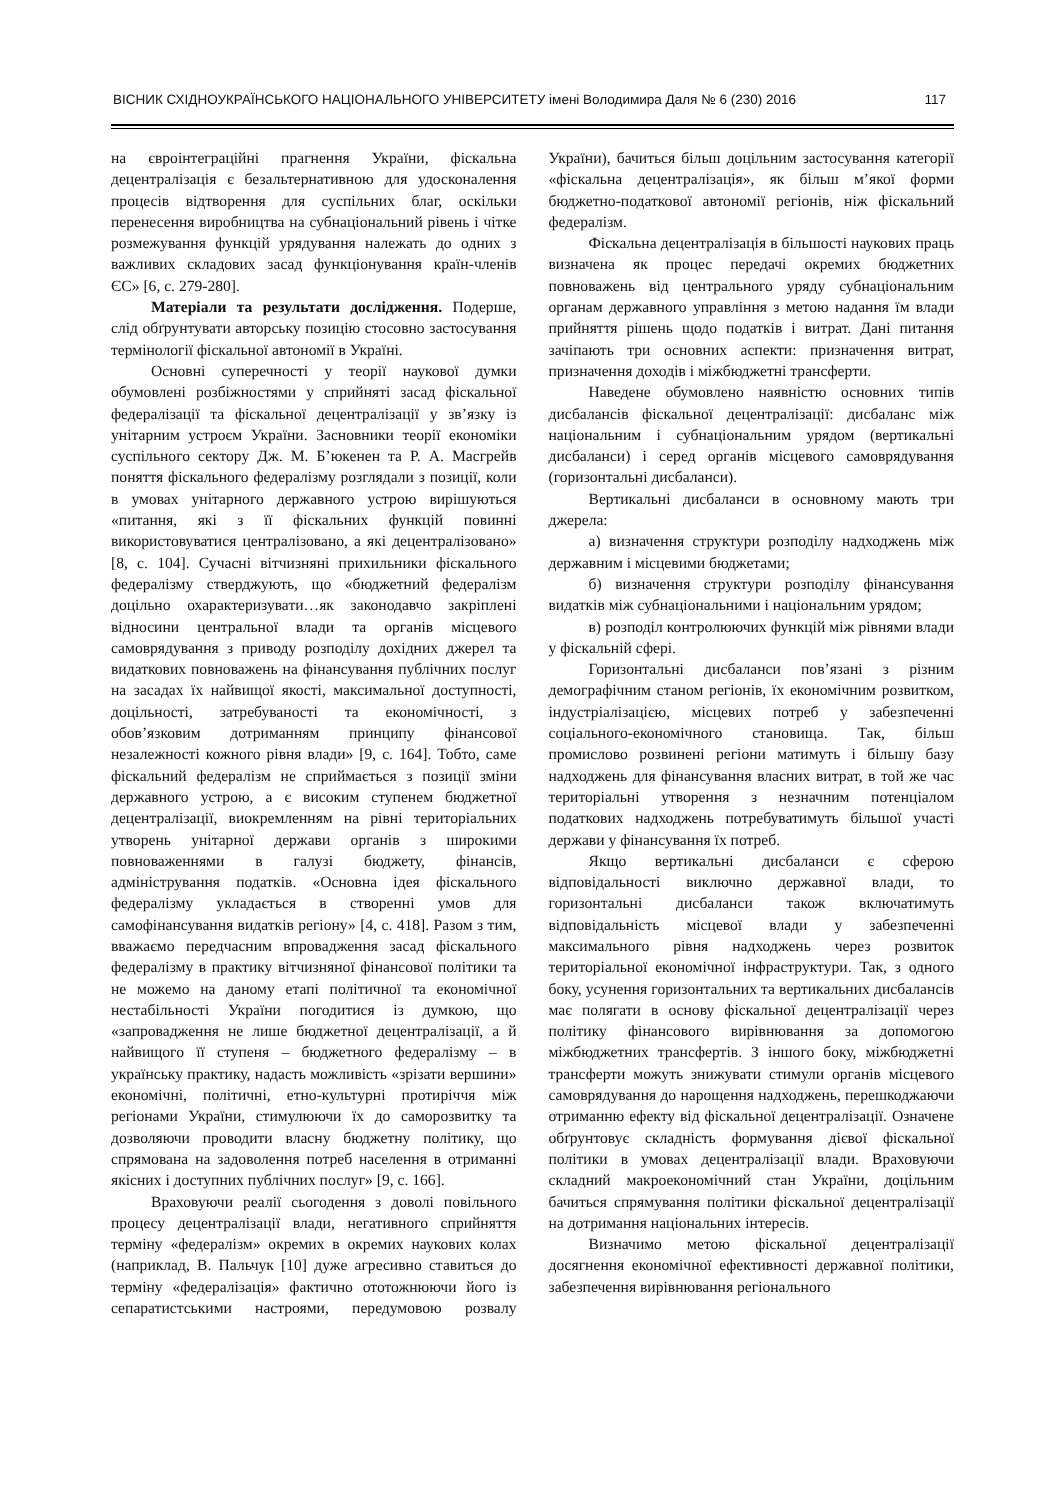ВІСНИК СХІДНОУКРАЇНСЬКОГО НАЦІОНАЛЬНОГО УНІВЕРСИТЕТУ імені Володимира Даля № 6 (230) 2016 117
на євроінтеграційні прагнення України, фіскальна децентралізація є безальтернативною для удосконалення процесів відтворення для суспільних благ, оскільки перенесення виробництва на субнаціональний рівень і чітке розмежування функцій урядування належать до одних з важливих складових засад функціонування країн-членів ЄС» [6, с. 279-280].
Матеріали та результати дослідження. Подерше, слід обґрунтувати авторську позицію стосовно застосування термінології фіскальної автономії в Україні.
Основні суперечності у теорії наукової думки обумовлені розбіжностями у сприйняті засад фіскальної федералізації та фіскальної децентралізації у зв’язку із унітарним устроєм України. Засновники теорії економіки суспільного сектору Дж. М. Б’юкенен та Р. А. Масгрейв поняття фіскального федералізму розглядали з позиції, коли в умовах унітарного державного устрою вирішуються «питання, які з її фіскальних функцій повинні використовуватися централізовано, а які децентралізовано» [8, с. 104]. Сучасні вітчизняні прихильники фіскального федералізму стверджують, що «бюджетний федералізм доцільно охарактеризувати…як законодавчо закріплені відносини центральної влади та органів місцевого самоврядування з приводу розподілу дохідних джерел та видаткових повноважень на фінансування публічних послуг на засадах їх найвищої якості, максимальної доступності, доцільності, затребуваності та економічності, з обов’язковим дотриманням принципу фінансової незалежності кожного рівня влади» [9, с. 164]. Тобто, саме фіскальний федералізм не сприймається з позиції зміни державного устрою, а є високим ступенем бюджетної децентралізації, виокремленням на рівні територіальних утворень унітарної держави органів з широкими повноваженнями в галузі бюджету, фінансів, адміністрування податків. «Основна ідея фіскального федералізму укладається в створенні умов для самофінансування видатків регіону» [4, с. 418]. Разом з тим, вважаємо передчасним впровадження засад фіскального федералізму в практику вітчизняної фінансової політики та не можемо на даному етапі політичної та економічної нестабільності України погодитися із думкою, що «запровадження не лише бюджетної децентралізації, а й найвищого її ступеня – бюджетного федералізму – в українську практику, надасть можливість «зрізати вершини» економічні, політичні, етно-культурні протиріччя між регіонами України, стимулюючи їх до саморозвитку та дозволяючи проводити власну бюджетну політику, що спрямована на задоволення потреб населення в отриманні якісних і доступних публічних послуг» [9, с. 166].
Враховуючи реалії сьогодення з доволі повільного процесу децентралізації влади, негативного сприйняття терміну «федералізм» окремих в окремих наукових колах (наприклад, В. Пальчук [10] дуже агресивно ставиться до терміну «федералізація» фактично ототожнюючи його із сепаратистськими настроями, передумовою розвалу України), бачиться більш доцільним застосування категорії «фіскальна децентралізація», як більш м’якої форми бюджетно-податкової автономії регіонів, ніж фіскальний федералізм.
Фіскальна децентралізація в більшості наукових праць визначена як процес передачі окремих бюджетних повноважень від центрального уряду субнаціональним органам державного управління з метою надання їм влади прийняття рішень щодо податків і витрат. Дані питання зачіпають три основних аспекти: призначення витрат, призначення доходів і міжбюджетні трансферти.
Наведене обумовлено наявністю основних типів дисбалансів фіскальної децентралізації: дисбаланс між національним і субнаціональним урядом (вертикальні дисбаланси) і серед органів місцевого самоврядування (горизонтальні дисбаланси).
Вертикальні дисбаланси в основному мають три джерела:
а) визначення структури розподілу надходжень між державним і місцевими бюджетами;
б) визначення структури розподілу фінансування видатків між субнаціональними і національним урядом;
в) розподіл контролюючих функцій між рівнями влади у фіскальній сфері.
Горизонтальні дисбаланси пов’язані з різним демографічним станом регіонів, їх економічним розвитком, індустріалізацією, місцевих потреб у забезпеченні соціального-економічного становища. Так, більш промислово розвинені регіони матимуть і більшу базу надходжень для фінансування власних витрат, в той же час територіальні утворення з незначним потенціалом податкових надходжень потребуватимуть більшої участі держави у фінансування їх потреб.
Якщо вертикальні дисбаланси є сферою відповідальності виключно державної влади, то горизонтальні дисбаланси також включатимуть відповідальність місцевої влади у забезпеченні максимального рівня надходжень через розвиток територіальної економічної інфраструктури. Так, з одного боку, усунення горизонтальних та вертикальних дисбалансів має полягати в основу фіскальної децентралізації через політику фінансового вирівнювання за допомогою міжбюджетних трансфертів. З іншого боку, міжбюджетні трансферти можуть знижувати стимули органів місцевого самоврядування до нарощення надходжень, перешкоджаючи отриманню ефекту від фіскальної децентралізації. Означене обґрунтовує складність формування дієвої фіскальної політики в умовах децентралізації влади. Враховуючи складний макроекономічний стан України, доцільним бачиться спрямування політики фіскальної децентралізації на дотримання національних інтересів.
Визначимо метою фіскальної децентралізації досягнення економічної ефективності державної політики, забезпечення вирівнювання регіонального